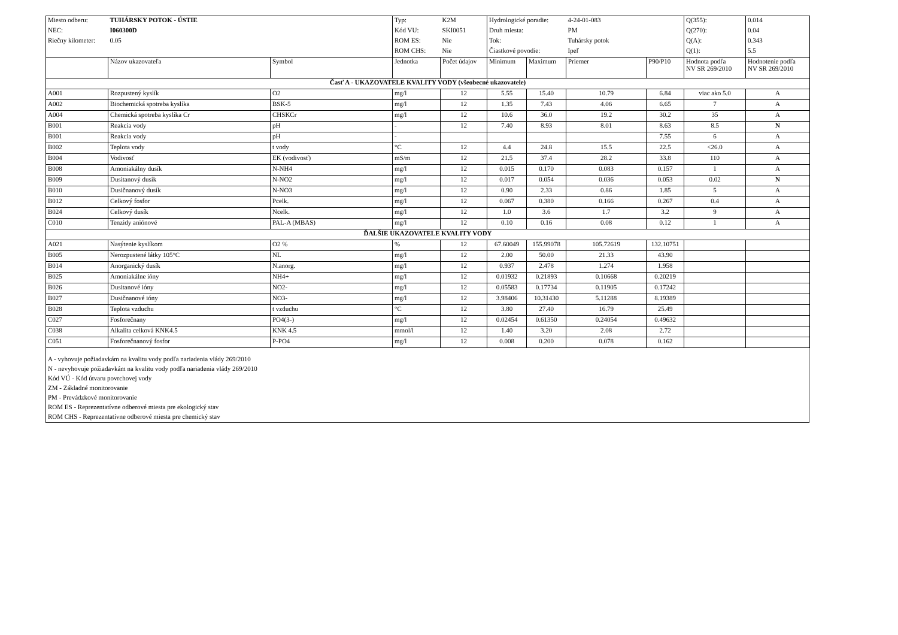| Miesto odberu: | TUHÁRSKY POTOK - ÚSTIE | | Typ: | K2M | Hydrologické poradie: | | 4-24-01-083 | | Q(355): | 0.014 |
| NEC: | I060300D | | Kód VU: | SKI0051 | Druh miesta: | | PM | | Q(270): | 0.04 |
| Riečny kilometer: | 0.05 | | ROM ES: | Nie | Tok: | | Tuhársky potok | | Q(A): | 0.343 |
| | | | ROM CHS: | Nie | Čiastkové povodie: | | Ipeľ | | Q(1): | 5.5 |
| | Názov ukazovateľa | Symbol | Jednotka | Počet údajov | Minimum | Maximum | Priemer | P90/P10 | Hodnota podľa NV SR 269/2010 | Hodnotenie podľa NV SR 269/2010 |
| Časť A - UKAZOVATELE KVALITY VODY (všeobecné ukazovatele) | | | | | | | | | | |
| A001 | Rozpustený kyslík | O2 | mg/l | 12 | 5.55 | 15.40 | 10.79 | 6.84 | viac ako 5.0 | A |
| A002 | Biochemická spotreba kyslíka | BSK-5 | mg/l | 12 | 1.35 | 7.43 | 4.06 | 6.65 | 7 | A |
| A004 | Chemická spotreba kyslíka Cr | CHSKCr | mg/l | 12 | 10.6 | 36.0 | 19.2 | 30.2 | 35 | A |
| B001 | Reakcia vody | pH | - | 12 | 7.40 | 8.93 | 8.01 | 8.63 | 8.5 | N |
| B001 | Reakcia vody | pH | - | | | | | 7.55 | 6 | A |
| B002 | Teplota vody | t vody | °C | 12 | 4.4 | 24.8 | 15.5 | 22.5 | <26.0 | A |
| B004 | Vodivosť | EK (vodivosť) | mS/m | 12 | 21.5 | 37.4 | 28.2 | 33.8 | 110 | A |
| B008 | Amoniakálny dusík | N-NH4 | mg/l | 12 | 0.015 | 0.170 | 0.083 | 0.157 | 1 | A |
| B009 | Dusitanový dusík | N-NO2 | mg/l | 12 | 0.017 | 0.054 | 0.036 | 0.053 | 0.02 | N |
| B010 | Dusičnanový dusík | N-NO3 | mg/l | 12 | 0.90 | 2.33 | 0.86 | 1.85 | 5 | A |
| B012 | Celkový fosfor | Pcelk. | mg/l | 12 | 0.067 | 0.380 | 0.166 | 0.267 | 0.4 | A |
| B024 | Celkový dusík | Ncelk. | mg/l | 12 | 1.0 | 3.6 | 1.7 | 3.2 | 9 | A |
| C010 | Tenzidy aniónové | PAL-A (MBAS) | mg/l | 12 | 0.10 | 0.16 | 0.08 | 0.12 | 1 | A |
| ĎALŠIE UKAZOVATELE KVALITY VODY | | | | | | | | | | |
| A021 | Nasýtenie kyslíkom | O2 % | % | 12 | 67.60049 | 155.99078 | 105.72619 | 132.10751 | | |
| B005 | Nerozpustené látky 105°C | NL | mg/l | 12 | 2.00 | 50.00 | 21.33 | 43.90 | | |
| B014 | Anorganický dusík | N.anorg. | mg/l | 12 | 0.937 | 2.478 | 1.274 | 1.958 | | |
| B025 | Amoniakálne ióny | NH4+ | mg/l | 12 | 0.01932 | 0.21893 | 0.10668 | 0.20219 | | |
| B026 | Dusitanové ióny | NO2- | mg/l | 12 | 0.05583 | 0.17734 | 0.11905 | 0.17242 | | |
| B027 | Dusičnanové ióny | NO3- | mg/l | 12 | 3.98406 | 10.31430 | 5.11288 | 8.19389 | | |
| B028 | Teplota vzduchu | t vzduchu | °C | 12 | 3.80 | 27.40 | 16.79 | 25.49 | | |
| C027 | Fosforečnany | PO4(3-) | mg/l | 12 | 0.02454 | 0.61350 | 0.24054 | 0.49632 | | |
| C038 | Alkalita celková KNK4.5 | KNK 4.5 | mmol/l | 12 | 1.40 | 3.20 | 2.08 | 2.72 | | |
| C051 | Fosforečnanový fosfor | P-PO4 | mg/l | 12 | 0.008 | 0.200 | 0.078 | 0.162 | | |
A - vyhovuje požiadavkám na kvalitu vody podľa nariadenia vlády 269/2010
N - nevyhovuje požiadavkám na kvalitu vody podľa nariadenia vlády 269/2010
Kód VÚ - Kód útvaru povrchovej vody
ZM - Základné monitorovanie
PM - Prevádzkové monitorovanie
ROM ES - Reprezentatívne odberové miesta pre ekologický stav
ROM CHS - Reprezentatívne odberové miesta pre chemický stav